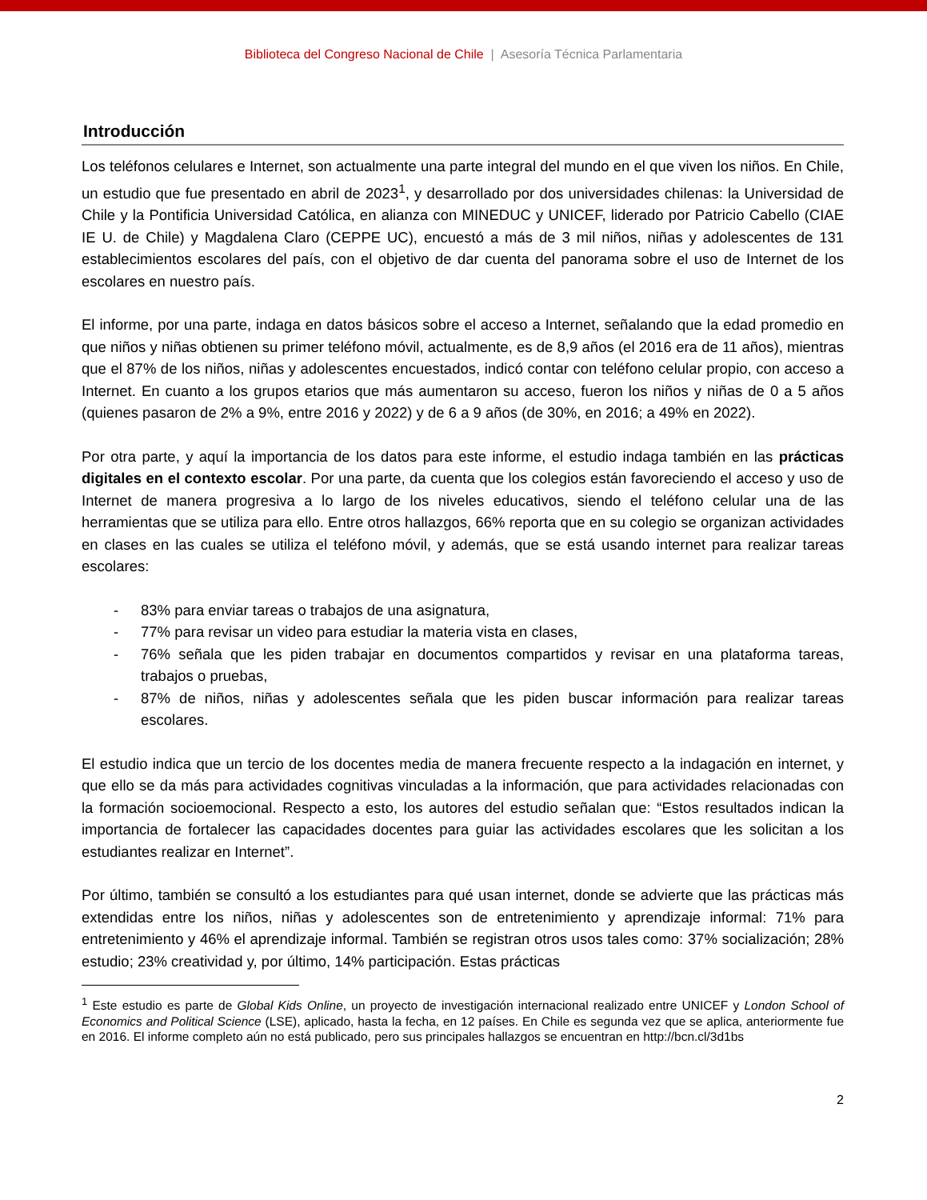Biblioteca del Congreso Nacional de Chile | Asesoría Técnica Parlamentaria
Introducción
Los teléfonos celulares e Internet, son actualmente una parte integral del mundo en el que viven los niños. En Chile, un estudio que fue presentado en abril de 2023<sup>1</sup>, y desarrollado por dos universidades chilenas: la Universidad de Chile y la Pontificia Universidad Católica, en alianza con MINEDUC y UNICEF, liderado por Patricio Cabello (CIAE IE U. de Chile) y Magdalena Claro (CEPPE UC), encuestó a más de 3 mil niños, niñas y adolescentes de 131 establecimientos escolares del país, con el objetivo de dar cuenta del panorama sobre el uso de Internet de los escolares en nuestro país.
El informe, por una parte, indaga en datos básicos sobre el acceso a Internet, señalando que la edad promedio en que niños y niñas obtienen su primer teléfono móvil, actualmente, es de 8,9 años (el 2016 era de 11 años), mientras que el 87% de los niños, niñas y adolescentes encuestados, indicó contar con teléfono celular propio, con acceso a Internet. En cuanto a los grupos etarios que más aumentaron su acceso, fueron los niños y niñas de 0 a 5 años (quienes pasaron de 2% a 9%, entre 2016 y 2022) y de 6 a 9 años (de 30%, en 2016; a 49% en 2022).
Por otra parte, y aquí la importancia de los datos para este informe, el estudio indaga también en las prácticas digitales en el contexto escolar. Por una parte, da cuenta que los colegios están favoreciendo el acceso y uso de Internet de manera progresiva a lo largo de los niveles educativos, siendo el teléfono celular una de las herramientas que se utiliza para ello. Entre otros hallazgos, 66% reporta que en su colegio se organizan actividades en clases en las cuales se utiliza el teléfono móvil, y además, que se está usando internet para realizar tareas escolares:
- 83% para enviar tareas o trabajos de una asignatura,
- 77% para revisar un video para estudiar la materia vista en clases,
- 76% señala que les piden trabajar en documentos compartidos y revisar en una plataforma tareas, trabajos o pruebas,
- 87% de niños, niñas y adolescentes señala que les piden buscar información para realizar tareas escolares.
El estudio indica que un tercio de los docentes media de manera frecuente respecto a la indagación en internet, y que ello se da más para actividades cognitivas vinculadas a la información, que para actividades relacionadas con la formación socioemocional. Respecto a esto, los autores del estudio señalan que: “Estos resultados indican la importancia de fortalecer las capacidades docentes para guiar las actividades escolares que les solicitan a los estudiantes realizar en Internet”.
Por último, también se consultó a los estudiantes para qué usan internet, donde se advierte que las prácticas más extendidas entre los niños, niñas y adolescentes son de entretenimiento y aprendizaje informal: 71% para entretenimiento y 46% el aprendizaje informal. También se registran otros usos tales como: 37% socialización; 28% estudio; 23% creatividad y, por último, 14% participación. Estas prácticas
<sup>1</sup> Este estudio es parte de Global Kids Online, un proyecto de investigación internacional realizado entre UNICEF y London School of Economics and Political Science (LSE), aplicado, hasta la fecha, en 12 países. En Chile es segunda vez que se aplica, anteriormente fue en 2016. El informe completo aún no está publicado, pero sus principales hallazgos se encuentran en http://bcn.cl/3d1bs
2